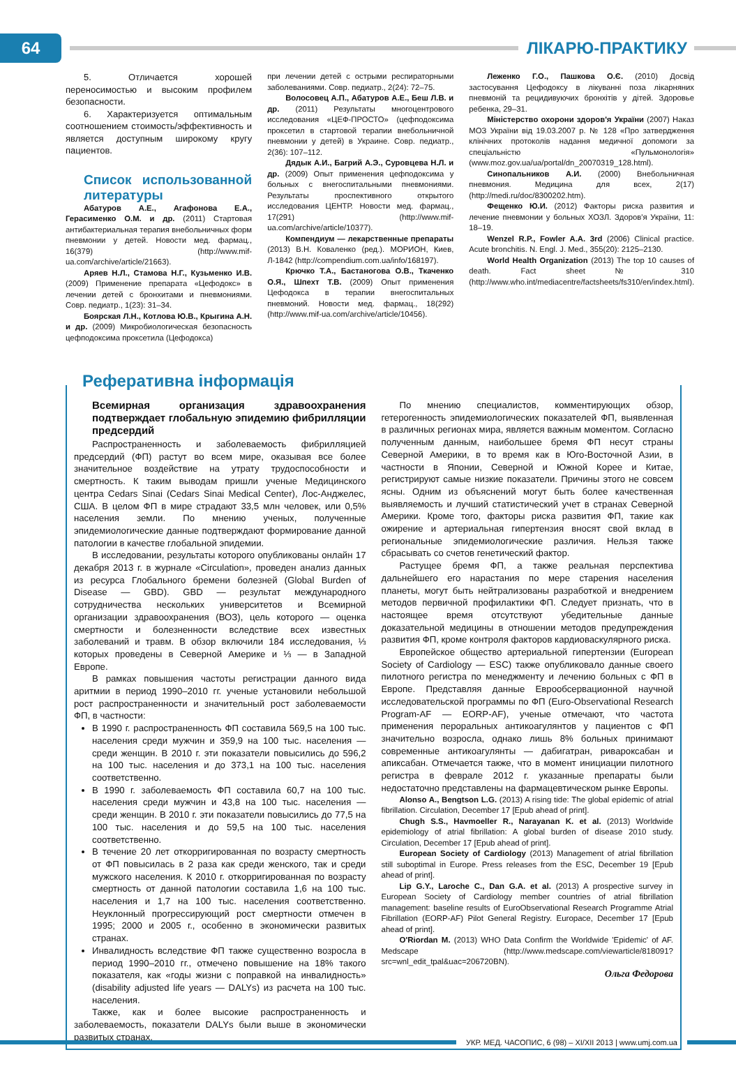64
ЛІКАРЮ-ПРАКТИКУ
5. Отличается хорошей переносимостью и высоким профилем безопасности.
6. Характеризуется оптимальным соотношением стоимость/эффективность и является доступным широкому кругу пациентов.
Список использованной литературы
Абатуров А.Е., Агафонова Е.А., Герасименко О.М. и др. (2011) Стартовая антибактериальная терапия внебольничных форм пневмонии у детей. Новости мед. фармац., 16(379) (http://www.mif-ua.com/archive/article/21663).
Аряев Н.Л., Стамова Н.Г., Кузьменко И.В. (2009) Применение препарата «Цефодокс» в лечении детей с бронхитами и пневмониями. Совр. педиатр., 1(23): 31–34.
Боярская Л.Н., Котлова Ю.В., Крыгина А.Н. и др. (2009) Микробиологическая безопасность цефподоксима проксетила (Цефодокса)
при лечении детей с острыми респираторными заболеваниями. Совр. педиатр., 2(24): 72–75.
Волосовец А.П., Абатуров А.Е., Беш Л.В. и др. (2011) Результаты многоцентрового исследования «ЦЕФ-ПРОСТО» (цефподоксима проксетил в стартовой терапии внебольничной пневмонии у детей) в Украине. Совр. педиатр., 2(36): 107–112.
Дядык А.И., Багрий А.Э., Суровцева Н.Л. и др. (2009) Опыт применения цефподоксима у больных с внегоспитальными пневмониями. Результаты проспективного открытого исследования ЦЕНТР. Новости мед. фармац., 17(291) (http://www.mif-ua.com/archive/article/10377).
Компендиум — лекарственные препараты (2013) В.Н. Коваленко (ред.). МОРИОН, Киев, Л-1842 (http://compendium.com.ua/info/168197).
Крючко Т.А., Бастаногова О.В., Ткаченко О.Я., Шпехт Т.В. (2009) Опыт применения Цефодокса в терапии внегоспитальных пневмоний. Новости мед. фармац., 18(292) (http://www.mif-ua.com/archive/article/10456).
Леженко Г.О., Пашкова О.Є. (2010) Досвід застосування Цефодоксу в лікуванні поза лікарняних пневмоній та рецидивуючих бронхітів у дітей. Здоровье ребенка, 29–31.
Міністерство охорони здоров'я України (2007) Наказ МОЗ України від 19.03.2007 р. № 128 «Про затвердження клінічних протоколів надання медичної допомоги за спеціальністю «Пульмонологія» (www.moz.gov.ua/ua/portal/dn_20070319_128.html).
Синопальников А.И. (2000) Внебольничная пневмония. Медицина для всех, 2(17) (http://medi.ru/doc/8300202.htm).
Фещенко Ю.И. (2012) Факторы риска развития и лечение пневмонии у больных ХОЗЛ. Здоров'я України, 11: 18–19.
Wenzel R.P., Fowler A.A. 3rd (2006) Clinical practice. Acute bronchitis. N. Engl. J. Med., 355(20): 2125–2130.
World Health Organization (2013) The top 10 causes of death. Fact sheet № 310 (http://www.who.int/mediacentre/factsheets/fs310/en/index.html).
Реферативна інформація
Всемирная организация здравоохранения подтверждает глобальную эпидемию фибрилляции предсердий
Распространенность и заболеваемость фибрилляцией предсердий (ФП) растут во всем мире, оказывая все более значительное воздействие на утрату трудоспособности и смертность. К таким выводам пришли ученые Медицинского центра Cedars Sinai (Cedars Sinai Medical Center), Лос-Анджелес, США. В целом ФП в мире страдают 33,5 млн человек, или 0,5% населения земли. По мнению ученых, полученные эпидемиологические данные подтверждают формирование данной патологии в качестве глобальной эпидемии.
В исследовании, результаты которого опубликованы онлайн 17 декабря 2013 г. в журнале «Circulation», проведен анализ данных из ресурса Глобального бремени болезней (Global Burden of Disease — GBD). GBD — результат международного сотрудничества нескольких университетов и Всемирной организации здравоохранения (ВОЗ), цель которого — оценка смертности и болезненности вследствие всех известных заболеваний и травм. В обзор включили 184 исследования, ⅓ которых проведены в Северной Америке и ⅓ — в Западной Европе.
В рамках повышения частоты регистрации данного вида аритмии в период 1990–2010 гг. ученые установили небольшой рост распространенности и значительный рост заболеваемости ФП, в частности:
В 1990 г. распространенность ФП составила 569,5 на 100 тыс. населения среди мужчин и 359,9 на 100 тыс. населения — среди женщин. В 2010 г. эти показатели повысились до 596,2 на 100 тыс. населения и до 373,1 на 100 тыс. населения соответственно.
В 1990 г. заболеваемость ФП составила 60,7 на 100 тыс. населения среди мужчин и 43,8 на 100 тыс. населения — среди женщин. В 2010 г. эти показатели повысились до 77,5 на 100 тыс. населения и до 59,5 на 100 тыс. населения соответственно.
В течение 20 лет откорригированная по возрасту смертность от ФП повысилась в 2 раза как среди женского, так и среди мужского населения. К 2010 г. откорригированная по возрасту смертность от данной патологии составила 1,6 на 100 тыс. населения и 1,7 на 100 тыс. населения соответственно. Неуклонный прогрессирующий рост смертности отмечен в 1995; 2000 и 2005 г., особенно в экономически развитых странах.
Инвалидность вследствие ФП также существенно возросла в период 1990–2010 гг., отмечено повышение на 18% такого показателя, как «годы жизни с поправкой на инвалидность» (disability adjusted life years — DALYs) из расчета на 100 тыс. населения.
Также, как и более высокие распространенность и заболеваемость, показатели DALYs были выше в экономически развитых странах.
По мнению специалистов, комментирующих обзор, гетерогенность эпидемиологических показателей ФП, выявленная в различных регионах мира, является важным моментом. Согласно полученным данным, наибольшее бремя ФП несут страны Северной Америки, в то время как в Юго-Восточной Азии, в частности в Японии, Северной и Южной Корее и Китае, регистрируют самые низкие показатели. Причины этого не совсем ясны. Одним из объяснений могут быть более качественная выявляемость и лучший статистический учет в странах Северной Америки. Кроме того, факторы риска развития ФП, такие как ожирение и артериальная гипертензия вносят свой вклад в региональные эпидемиологические различия. Нельзя также сбрасывать со счетов генетический фактор.
Растущее бремя ФП, а также реальная перспектива дальнейшего его нарастания по мере старения населения планеты, могут быть нейтрализованы разработкой и внедрением методов первичной профилактики ФП. Следует признать, что в настоящее время отсутствуют убедительные данные доказательной медицины в отношении методов предупреждения развития ФП, кроме контроля факторов кардиоваскулярного риска.
Европейское общество артериальной гипертензии (European Society of Cardiology — ESC) также опубликовало данные своего пилотного регистра по менеджменту и лечению больных с ФП в Европе. Представляя данные Еврообсервационной научной исследовательской программы по ФП (Euro-Observational Research Program-AF — EORP-AF), ученые отмечают, что частота применения пероральных антикоагулянтов у пациентов с ФП значительно возросла, однако лишь 8% больных принимают современные антикоагулянты — дабигатран, ривароксабан и апиксабан. Отмечается также, что в момент инициации пилотного регистра в феврале 2012 г. указанные препараты были недостаточно представлены на фармацевтическом рынке Европы.
Alonso A., Bengtson L.G. (2013) A rising tide: The global epidemic of atrial fibrillation. Circulation, December 17 [Epub ahead of print].
Chugh S.S., Havmoeller R., Narayanan K. et al. (2013) Worldwide epidemiology of atrial fibrillation: A global burden of disease 2010 study. Circulation, December 17 [Epub ahead of print].
European Society of Cardiology (2013) Management of atrial fibrillation still suboptimal in Europe. Press releases from the ESC, December 19 [Epub ahead of print].
Lip G.Y., Laroche C., Dan G.A. et al. (2013) A prospective survey in European Society of Cardiology member countries of atrial fibrillation management: baseline results of EuroObservational Research Programme Atrial Fibrillation (EORP-AF) Pilot General Registry. Europace, December 17 [Epub ahead of print].
O'Riordan M. (2013) WHO Data Confirm the Worldwide 'Epidemic' of AF. Medscape (http://www.medscape.com/viewarticle/818091?src=wnl_edit_tpal&uac=206720BN).
Ольга Федорова
УКР. МЕД. ЧАСОПИС, 6 (98) – XI/XII 2013 | www.umj.com.ua